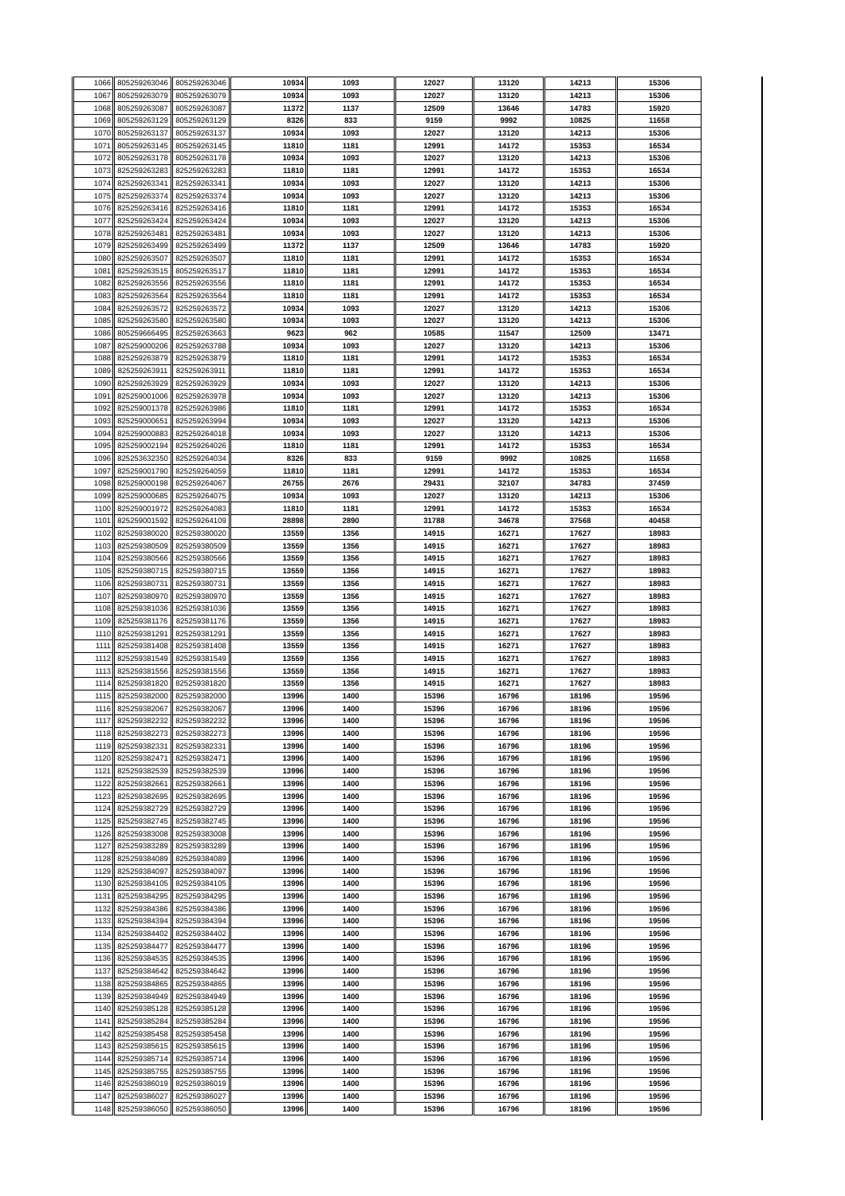| 1066 | 805259263046 | 805259263046 | 10934 | 1093 | 12027 | 13120 | 14213 | 15306 |
| 1067 | 805259263079 | 805259263079 | 10934 | 1093 | 12027 | 13120 | 14213 | 15306 |
| 1068 | 805259263087 | 805259263087 | 11372 | 1137 | 12509 | 13646 | 14783 | 15920 |
| 1069 | 805259263129 | 805259263129 | 8326 | 833 | 9159 | 9992 | 10825 | 11658 |
| 1070 | 805259263137 | 805259263137 | 10934 | 1093 | 12027 | 13120 | 14213 | 15306 |
| 1071 | 805259263145 | 805259263145 | 11810 | 1181 | 12991 | 14172 | 15353 | 16534 |
| 1072 | 805259263178 | 805259263178 | 10934 | 1093 | 12027 | 13120 | 14213 | 15306 |
| 1073 | 825259263283 | 825259263283 | 11810 | 1181 | 12991 | 14172 | 15353 | 16534 |
| 1074 | 825259263341 | 825259263341 | 10934 | 1093 | 12027 | 13120 | 14213 | 15306 |
| 1075 | 825259263374 | 825259263374 | 10934 | 1093 | 12027 | 13120 | 14213 | 15306 |
| 1076 | 825259263416 | 825259263416 | 11810 | 1181 | 12991 | 14172 | 15353 | 16534 |
| 1077 | 825259263424 | 825259263424 | 10934 | 1093 | 12027 | 13120 | 14213 | 15306 |
| 1078 | 825259263481 | 825259263481 | 10934 | 1093 | 12027 | 13120 | 14213 | 15306 |
| 1079 | 825259263499 | 825259263499 | 11372 | 1137 | 12509 | 13646 | 14783 | 15920 |
| 1080 | 825259263507 | 825259263507 | 11810 | 1181 | 12991 | 14172 | 15353 | 16534 |
| 1081 | 825259263515 | 805259263517 | 11810 | 1181 | 12991 | 14172 | 15353 | 16534 |
| 1082 | 825259263556 | 825259263556 | 11810 | 1181 | 12991 | 14172 | 15353 | 16534 |
| 1083 | 825259263564 | 825259263564 | 11810 | 1181 | 12991 | 14172 | 15353 | 16534 |
| 1084 | 825259263572 | 825259263572 | 10934 | 1093 | 12027 | 13120 | 14213 | 15306 |
| 1085 | 825259263580 | 825259263580 | 10934 | 1093 | 12027 | 13120 | 14213 | 15306 |
| 1086 | 805259666495 | 825259263663 | 9623 | 962 | 10585 | 11547 | 12509 | 13471 |
| 1087 | 825259000206 | 825259263788 | 10934 | 1093 | 12027 | 13120 | 14213 | 15306 |
| 1088 | 825259263879 | 825259263879 | 11810 | 1181 | 12991 | 14172 | 15353 | 16534 |
| 1089 | 825259263911 | 825259263911 | 11810 | 1181 | 12991 | 14172 | 15353 | 16534 |
| 1090 | 825259263929 | 825259263929 | 10934 | 1093 | 12027 | 13120 | 14213 | 15306 |
| 1091 | 825259001006 | 825259263978 | 10934 | 1093 | 12027 | 13120 | 14213 | 15306 |
| 1092 | 825259001378 | 825259263986 | 11810 | 1181 | 12991 | 14172 | 15353 | 16534 |
| 1093 | 825259000651 | 825259263994 | 10934 | 1093 | 12027 | 13120 | 14213 | 15306 |
| 1094 | 825259000883 | 825259264018 | 10934 | 1093 | 12027 | 13120 | 14213 | 15306 |
| 1095 | 825259002194 | 825259264026 | 11810 | 1181 | 12991 | 14172 | 15353 | 16534 |
| 1096 | 825253632350 | 825259264034 | 8326 | 833 | 9159 | 9992 | 10825 | 11658 |
| 1097 | 825259001790 | 825259264059 | 11810 | 1181 | 12991 | 14172 | 15353 | 16534 |
| 1098 | 825259000198 | 825259264067 | 26755 | 2676 | 29431 | 32107 | 34783 | 37459 |
| 1099 | 825259000685 | 825259264075 | 10934 | 1093 | 12027 | 13120 | 14213 | 15306 |
| 1100 | 825259001972 | 825259264083 | 11810 | 1181 | 12991 | 14172 | 15353 | 16534 |
| 1101 | 825259001592 | 825259264109 | 28898 | 2890 | 31788 | 34678 | 37568 | 40458 |
| 1102 | 825259380020 | 825259380020 | 13559 | 1356 | 14915 | 16271 | 17627 | 18983 |
| 1103 | 825259380509 | 825259380509 | 13559 | 1356 | 14915 | 16271 | 17627 | 18983 |
| 1104 | 825259380566 | 825259380566 | 13559 | 1356 | 14915 | 16271 | 17627 | 18983 |
| 1105 | 825259380715 | 825259380715 | 13559 | 1356 | 14915 | 16271 | 17627 | 18983 |
| 1106 | 825259380731 | 825259380731 | 13559 | 1356 | 14915 | 16271 | 17627 | 18983 |
| 1107 | 825259380970 | 825259380970 | 13559 | 1356 | 14915 | 16271 | 17627 | 18983 |
| 1108 | 825259381036 | 825259381036 | 13559 | 1356 | 14915 | 16271 | 17627 | 18983 |
| 1109 | 825259381176 | 825259381176 | 13559 | 1356 | 14915 | 16271 | 17627 | 18983 |
| 1110 | 825259381291 | 825259381291 | 13559 | 1356 | 14915 | 16271 | 17627 | 18983 |
| 1111 | 825259381408 | 825259381408 | 13559 | 1356 | 14915 | 16271 | 17627 | 18983 |
| 1112 | 825259381549 | 825259381549 | 13559 | 1356 | 14915 | 16271 | 17627 | 18983 |
| 1113 | 825259381556 | 825259381556 | 13559 | 1356 | 14915 | 16271 | 17627 | 18983 |
| 1114 | 825259381820 | 825259381820 | 13559 | 1356 | 14915 | 16271 | 17627 | 18983 |
| 1115 | 825259382000 | 825259382000 | 13996 | 1400 | 15396 | 16796 | 18196 | 19596 |
| 1116 | 825259382067 | 825259382067 | 13996 | 1400 | 15396 | 16796 | 18196 | 19596 |
| 1117 | 825259382232 | 825259382232 | 13996 | 1400 | 15396 | 16796 | 18196 | 19596 |
| 1118 | 825259382273 | 825259382273 | 13996 | 1400 | 15396 | 16796 | 18196 | 19596 |
| 1119 | 825259382331 | 825259382331 | 13996 | 1400 | 15396 | 16796 | 18196 | 19596 |
| 1120 | 825259382471 | 825259382471 | 13996 | 1400 | 15396 | 16796 | 18196 | 19596 |
| 1121 | 825259382539 | 825259382539 | 13996 | 1400 | 15396 | 16796 | 18196 | 19596 |
| 1122 | 825259382661 | 825259382661 | 13996 | 1400 | 15396 | 16796 | 18196 | 19596 |
| 1123 | 825259382695 | 825259382695 | 13996 | 1400 | 15396 | 16796 | 18196 | 19596 |
| 1124 | 825259382729 | 825259382729 | 13996 | 1400 | 15396 | 16796 | 18196 | 19596 |
| 1125 | 825259382745 | 825259382745 | 13996 | 1400 | 15396 | 16796 | 18196 | 19596 |
| 1126 | 825259383008 | 825259383008 | 13996 | 1400 | 15396 | 16796 | 18196 | 19596 |
| 1127 | 825259383289 | 825259383289 | 13996 | 1400 | 15396 | 16796 | 18196 | 19596 |
| 1128 | 825259384089 | 825259384089 | 13996 | 1400 | 15396 | 16796 | 18196 | 19596 |
| 1129 | 825259384097 | 825259384097 | 13996 | 1400 | 15396 | 16796 | 18196 | 19596 |
| 1130 | 825259384105 | 825259384105 | 13996 | 1400 | 15396 | 16796 | 18196 | 19596 |
| 1131 | 825259384295 | 825259384295 | 13996 | 1400 | 15396 | 16796 | 18196 | 19596 |
| 1132 | 825259384386 | 825259384386 | 13996 | 1400 | 15396 | 16796 | 18196 | 19596 |
| 1133 | 825259384394 | 825259384394 | 13996 | 1400 | 15396 | 16796 | 18196 | 19596 |
| 1134 | 825259384402 | 825259384402 | 13996 | 1400 | 15396 | 16796 | 18196 | 19596 |
| 1135 | 825259384477 | 825259384477 | 13996 | 1400 | 15396 | 16796 | 18196 | 19596 |
| 1136 | 825259384535 | 825259384535 | 13996 | 1400 | 15396 | 16796 | 18196 | 19596 |
| 1137 | 825259384642 | 825259384642 | 13996 | 1400 | 15396 | 16796 | 18196 | 19596 |
| 1138 | 825259384865 | 825259384865 | 13996 | 1400 | 15396 | 16796 | 18196 | 19596 |
| 1139 | 825259384949 | 825259384949 | 13996 | 1400 | 15396 | 16796 | 18196 | 19596 |
| 1140 | 825259385128 | 825259385128 | 13996 | 1400 | 15396 | 16796 | 18196 | 19596 |
| 1141 | 825259385284 | 825259385284 | 13996 | 1400 | 15396 | 16796 | 18196 | 19596 |
| 1142 | 825259385458 | 825259385458 | 13996 | 1400 | 15396 | 16796 | 18196 | 19596 |
| 1143 | 825259385615 | 825259385615 | 13996 | 1400 | 15396 | 16796 | 18196 | 19596 |
| 1144 | 825259385714 | 825259385714 | 13996 | 1400 | 15396 | 16796 | 18196 | 19596 |
| 1145 | 825259385755 | 825259385755 | 13996 | 1400 | 15396 | 16796 | 18196 | 19596 |
| 1146 | 825259386019 | 825259386019 | 13996 | 1400 | 15396 | 16796 | 18196 | 19596 |
| 1147 | 825259386027 | 825259386027 | 13996 | 1400 | 15396 | 16796 | 18196 | 19596 |
| 1148 | 825259386050 | 825259386050 | 13996 | 1400 | 15396 | 16796 | 18196 | 19596 |